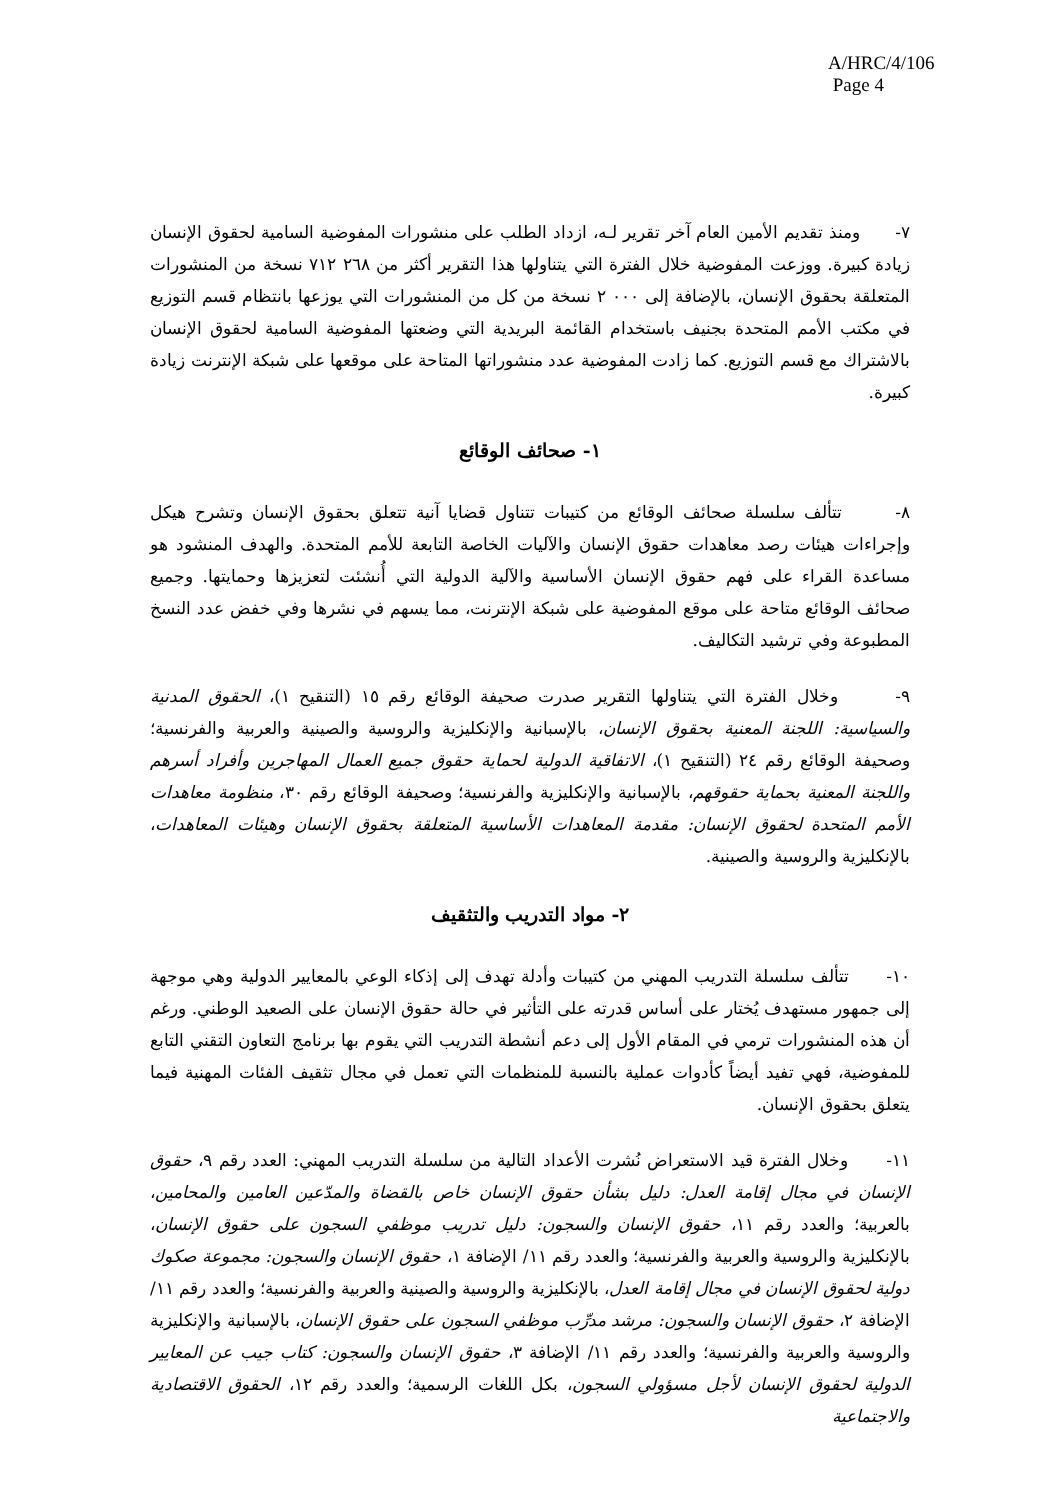A/HRC/4/106
Page 4
٧- ومنذ تقديم الأمين العام آخر تقرير لـه، ازداد الطلب على منشورات المفوضية السامية لحقوق الإنسان زيادة كبيرة. ووزعت المفوضية خلال الفترة التي يتناولها هذا التقرير أكثر من ٢٦٨ ٧١٢ نسخة من المنشورات المتعلقة بحقوق الإنسان، بالإضافة إلى ٠٠٠ ٢ نسخة من كل من المنشورات التي يوزعها بانتظام قسم التوزيع في مكتب الأمم المتحدة بجنيف باستخدام القائمة البريدية التي وضعتها المفوضية السامية لحقوق الإنسان بالاشتراك مع قسم التوزيع. كما زادت المفوضية عدد منشوراتها المتاحة على موقعها على شبكة الإنترنت زيادة كبيرة.
١- صحائف الوقائع
٨- تتألف سلسلة صحائف الوقائع من كتيبات تتناول قضايا آنية تتعلق بحقوق الإنسان وتشرح هيكل وإجراءات هيئات رصد معاهدات حقوق الإنسان والآليات الخاصة التابعة للأمم المتحدة. والهدف المنشود هو مساعدة القراء على فهم حقوق الإنسان الأساسية والآلية الدولية التي أُنشئت لتعزيزها وحمايتها. وجميع صحائف الوقائع متاحة على موقع المفوضية على شبكة الإنترنت، مما يسهم في نشرها وفي خفض عدد النسخ المطبوعة وفي ترشيد التكاليف.
٩- وخلال الفترة التي يتناولها التقرير صدرت صحيفة الوقائع رقم ١٥ (التنقيح ١)، الحقوق المدنية والسياسية: اللجنة المعنية بحقوق الإنسان، بالإسبانية والإنكليزية والروسية والصينية والعربية والفرنسية؛ وصحيفة الوقائع رقم ٢٤ (التنقيح ١)، الاتفاقية الدولية لحماية حقوق جميع العمال المهاجرين وأفراد أسرهم واللجنة المعنية بحماية حقوقهم، بالإسبانية والإنكليزية والفرنسية؛ وصحيفة الوقائع رقم ٣٠، منظومة معاهدات الأمم المتحدة لحقوق الإنسان: مقدمة المعاهدات الأساسية المتعلقة بحقوق الإنسان وهيئات المعاهدات، بالإنكليزية والروسية والصينية.
٢- مواد التدريب والتثقيف
١٠- تتألف سلسلة التدريب المهني من كتيبات وأدلة تهدف إلى إذكاء الوعي بالمعايير الدولية وهي موجهة إلى جمهور مستهدف يُختار على أساس قدرته على التأثير في حالة حقوق الإنسان على الصعيد الوطني. ورغم أن هذه المنشورات ترمي في المقام الأول إلى دعم أنشطة التدريب التي يقوم بها برنامج التعاون التقني التابع للمفوضية، فهي تفيد أيضاً كأدوات عملية بالنسبة للمنظمات التي تعمل في مجال تثقيف الفئات المهنية فيما يتعلق بحقوق الإنسان.
١١- وخلال الفترة قيد الاستعراض نُشرت الأعداد التالية من سلسلة التدريب المهني: العدد رقم ٩، حقوق الإنسان في مجال إقامة العدل: دليل بشأن حقوق الإنسان خاص بالقضاة والمدّعين العامين والمحامين، بالعربية؛ والعدد رقم ١١، حقوق الإنسان والسجون: دليل تدريب موظفي السجون على حقوق الإنسان، بالإنكليزية والروسية والعربية والفرنسية؛ والعدد رقم ١١/ الإضافة ١، حقوق الإنسان والسجون: مجموعة صكوك دولية لحقوق الإنسان في مجال إقامة العدل، بالإنكليزية والروسية والصينية والعربية والفرنسية؛ والعدد رقم ١١/ الإضافة ٢، حقوق الإنسان والسجون: مرشد مدرِّب موظفي السجون على حقوق الإنسان، بالإسبانية والإنكليزية والروسية والعربية والفرنسية؛ والعدد رقم ١١/ الإضافة ٣، حقوق الإنسان والسجون: كتاب جيب عن المعايير الدولية لحقوق الإنسان لأجل مسؤولي السجون، بكل اللغات الرسمية؛ والعدد رقم ١٢، الحقوق الاقتصادية والاجتماعية